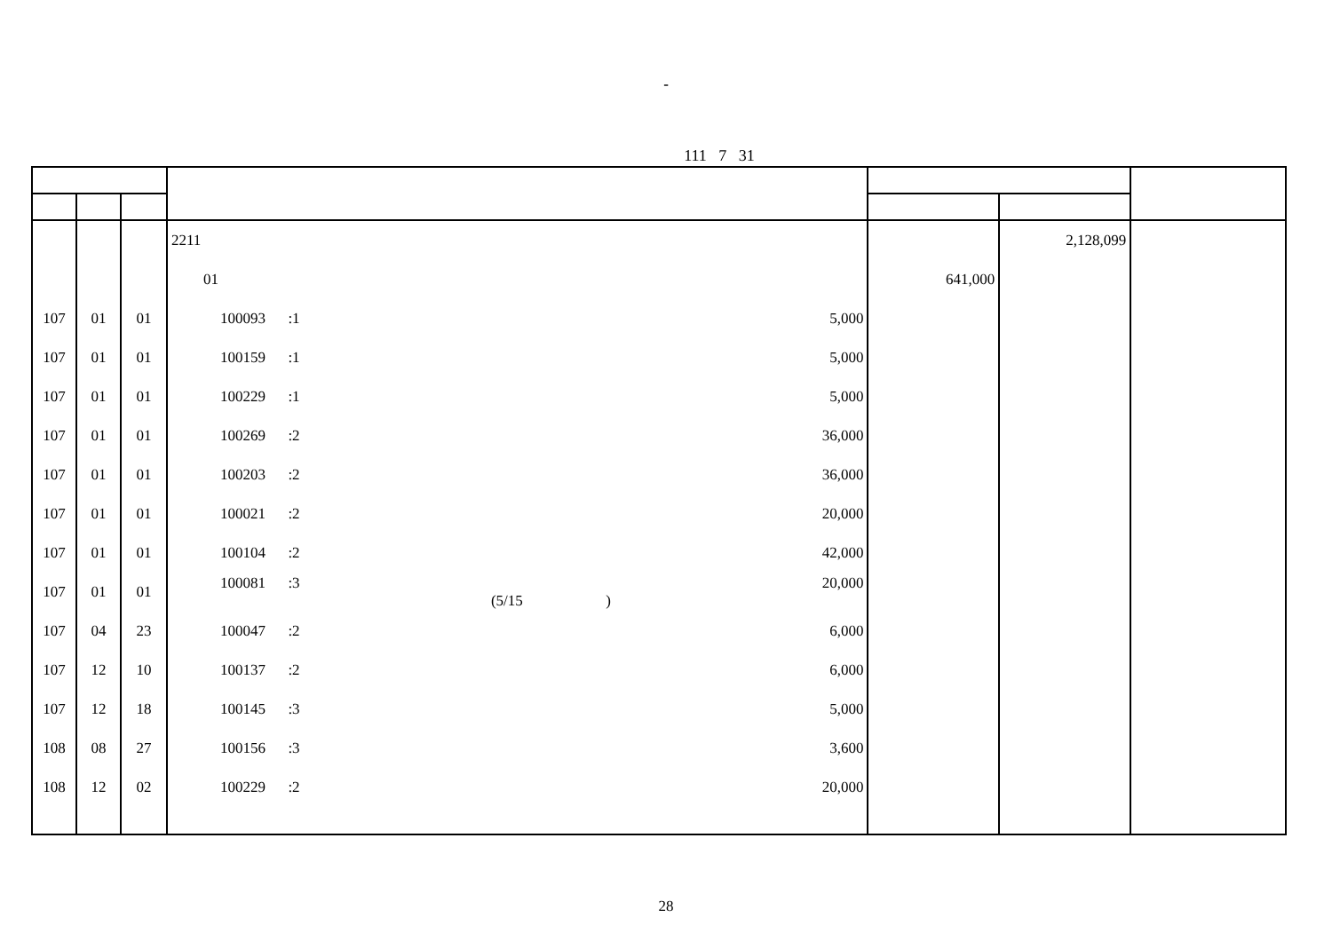-
111 7 31
| | | | 2211 | | 2,128,099 | |
| | | | 01 | 641,000 | | |
| 107 | 01 | 01 | 100093 :1 5,000 | | | |
| 107 | 01 | 01 | 100159 :1 5,000 | | | |
| 107 | 01 | 01 | 100229 :1 5,000 | | | |
| 107 | 01 | 01 | 100269 :2 36,000 | | | |
| 107 | 01 | 01 | 100203 :2 36,000 | | | |
| 107 | 01 | 01 | 100021 :2 20,000 | | | |
| 107 | 01 | 01 | 100104 :2 42,000 | | | |
| 107 | 01 | 01 | 100081 :3 20,000 (5/15 ) | | | |
| 107 | 04 | 23 | 100047 :2 6,000 | | | |
| 107 | 12 | 10 | 100137 :2 6,000 | | | |
| 107 | 12 | 18 | 100145 :3 5,000 | | | |
| 108 | 08 | 27 | 100156 :3 3,600 | | | |
| 108 | 12 | 02 | 100229 :2 20,000 | | | |
28